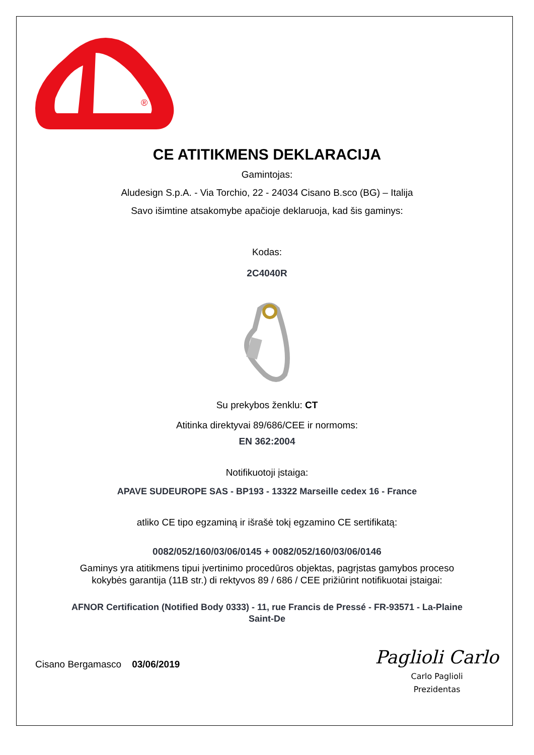®
CE ATITIKMENS DEKLARACIJA
Gamintojas:
Aludesign S.p.A. - Via Torchio, 22 - 24034 Cisano B.sco (BG) – Italija
Savo išimtine atsakomybe apačioje deklaruoja, kad šis gaminys:
Kodas:
2C4040R
Su prekybos ženklu: CT
Atitinka direktyvai 89/686/CEE ir normoms:
EN 362:2004
Notifikuotoji įstaiga:
APAVE SUDEUROPE SAS - BP193 - 13322 Marseille cedex 16 - France
atliko CE tipo egzaminą ir išrašė tokį egzamino CE sertifikatą:
0082/052/160/03/06/0145 + 0082/052/160/03/06/0146
Gaminys yra atitikmens tipui įvertinimo procedūros objektas, pagrįstas gamybos proceso
kokybės garantija (11B str.) di rektyvos 89 / 686 / CEE prižiūrint notifikuotai įstaigai:
AFNOR Certification (Notified Body 0333) - 11, rue Francis de Pressé - FR-93571 - La-Plaine
Saint-De
Cisano Bergamasco 03/06/2019
Paglioli Carlo
Carlo Paglioli
Prezidentas